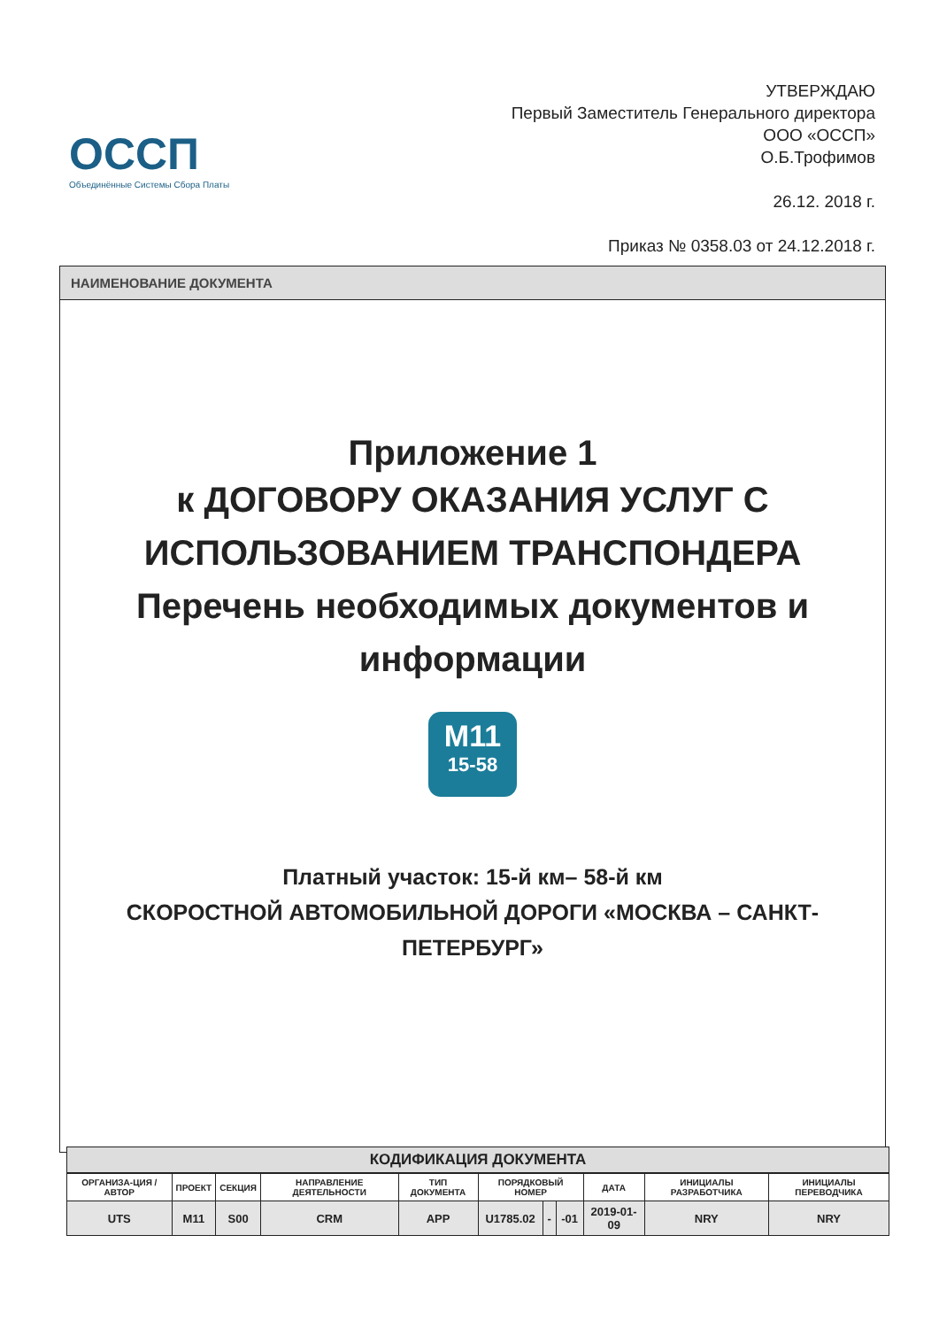ОССП
Объединённые Системы Сбора Платы
УТВЕРЖДАЮ
Первый Заместитель Генерального директора
ООО «ОССП»
О.Б.Трофимов
26.12. 2018 г.
Приказ № 0358.03 от 24.12.2018 г.
НАИМЕНОВАНИЕ ДОКУМЕНТА
Приложение 1
к ДОГОВОРУ ОКАЗАНИЯ УСЛУГ С ИСПОЛЬЗОВАНИЕМ ТРАНСПОНДЕРА
Перечень необходимых документов и информации
M11
15-58
Платный участок: 15-й км– 58-й км
СКОРОСТНОЙ АВТОМОБИЛЬНОЙ ДОРОГИ «МОСКВА – САНКТ-ПЕТЕРБУРГ»
КОДИФИКАЦИЯ ДОКУМЕНТА
| ОРГАНИЗА-ЦИЯ / АВТОР | ПРОЕКТ | СЕКЦИЯ | НАПРАВЛЕНИЕ ДЕЯТЕЛЬНОСТИ | ТИП ДОКУМЕНТА | ПОРЯДКОВЫЙ НОМЕР | | | ДАТА | ИНИЦИАЛЫ РАЗРАБОТЧИКА | ИНИЦИАЛЫ ПЕРЕВОДЧИКА |
| --- | --- | --- | --- | --- | --- | --- | --- | --- | --- | --- |
| UTS | M11 | S00 | CRM | APP | U1785.02 | - | -01 | 2019-01-09 | NRY | NRY |